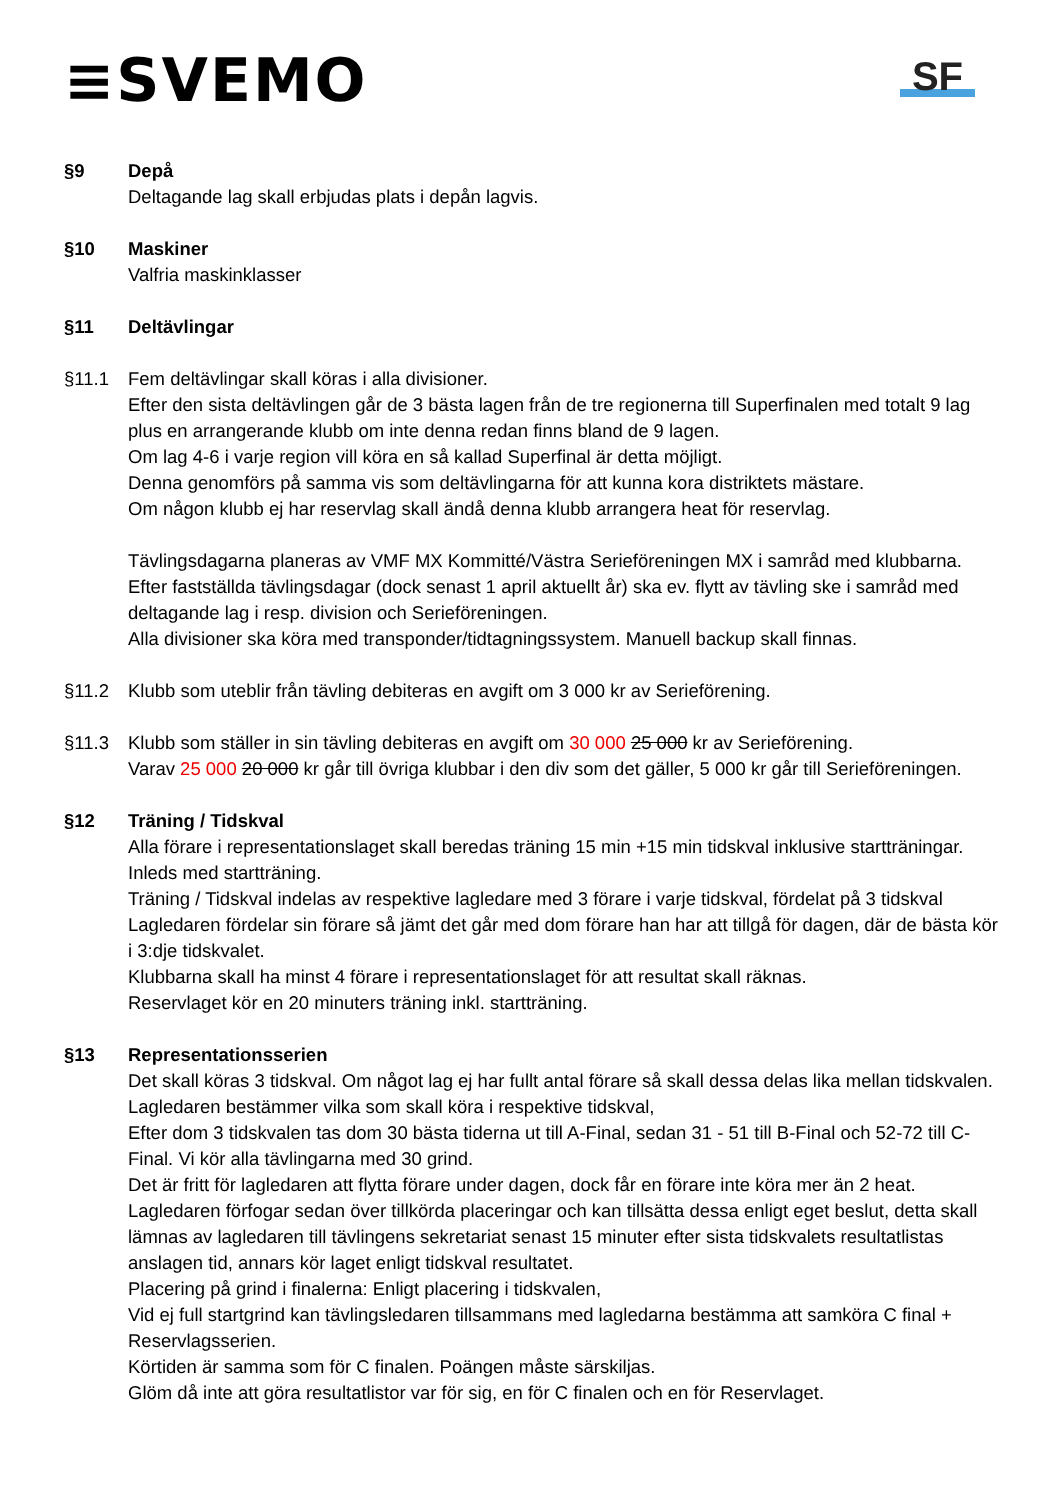≡SVEMO
SF
§9 Depå
Deltagande lag skall erbjudas plats i depån lagvis.
§10 Maskiner
Valfria maskinklasser
§11 Deltävlingar
§11.1 Fem deltävlingar skall köras i alla divisioner.
Efter den sista deltävlingen går de 3 bästa lagen från de tre regionerna till Superfinalen med totalt 9 lag plus en arrangerande klubb om inte denna redan finns bland de 9 lagen.
Om lag 4-6 i varje region vill köra en så kallad Superfinal är detta möjligt.
Denna genomförs på samma vis som deltävlingarna för att kunna kora distriktets mästare.
Om någon klubb ej har reservlag skall ändå denna klubb arrangera heat för reservlag.
Tävlingsdagarna planeras av VMF MX Kommitté/Västra Serieföreningen MX i samråd med klubbarna. Efter fastställda tävlingsdagar (dock senast 1 april aktuellt år) ska ev. flytt av tävling ske i samråd med deltagande lag i resp. division och Serieföreningen.
Alla divisioner ska köra med transponder/tidtagningssystem. Manuell backup skall finnas.
§11.2 Klubb som uteblir från tävling debiteras en avgift om 3 000 kr av Serieförening.
§11.3 Klubb som ställer in sin tävling debiteras en avgift om 30 000 25 000 kr av Serieförening.
Varav 25 000 20 000 kr går till övriga klubbar i den div som det gäller, 5 000 kr går till Serieföreningen.
§12 Träning / Tidskval
Alla förare i representationslaget skall beredas träning 15 min +15 min tidskval inklusive startträningar. Inleds med startträning.
Träning / Tidskval indelas av respektive lagledare med 3 förare i varje tidskval, fördelat på 3 tidskval Lagledaren fördelar sin förare så jämt det går med dom förare han har att tillgå för dagen, där de bästa kör i 3:dje tidskvalet.
Klubbarna skall ha minst 4 förare i representationslaget för att resultat skall räknas.
Reservlaget kör en 20 minuters träning inkl. startträning.
§13 Representationsserien
Det skall köras 3 tidskval. Om något lag ej har fullt antal förare så skall dessa delas lika mellan tidskvalen. Lagledaren bestämmer vilka som skall köra i respektive tidskval,
Efter dom 3 tidskvalen tas dom 30 bästa tiderna ut till A-Final, sedan 31 - 51 till B-Final och 52-72 till C-Final. Vi kör alla tävlingarna med 30 grind.
Det är fritt för lagledaren att flytta förare under dagen, dock får en förare inte köra mer än 2 heat.
Lagledaren förfogar sedan över tillkörda placeringar och kan tillsätta dessa enligt eget beslut, detta skall lämnas av lagledaren till tävlingens sekretariat senast 15 minuter efter sista tidskvalets resultatlistas anslagen tid, annars kör laget enligt tidskval resultatet.
Placering på grind i finalerna: Enligt placering i tidskvalen,
Vid ej full startgrind kan tävlingsledaren tillsammans med lagledarna bestämma att samköra C final + Reservlagsserien.
Körtiden är samma som för C finalen. Poängen måste särskiljas.
Glöm då inte att göra resultatlistor var för sig, en för C finalen och en för Reservlaget.